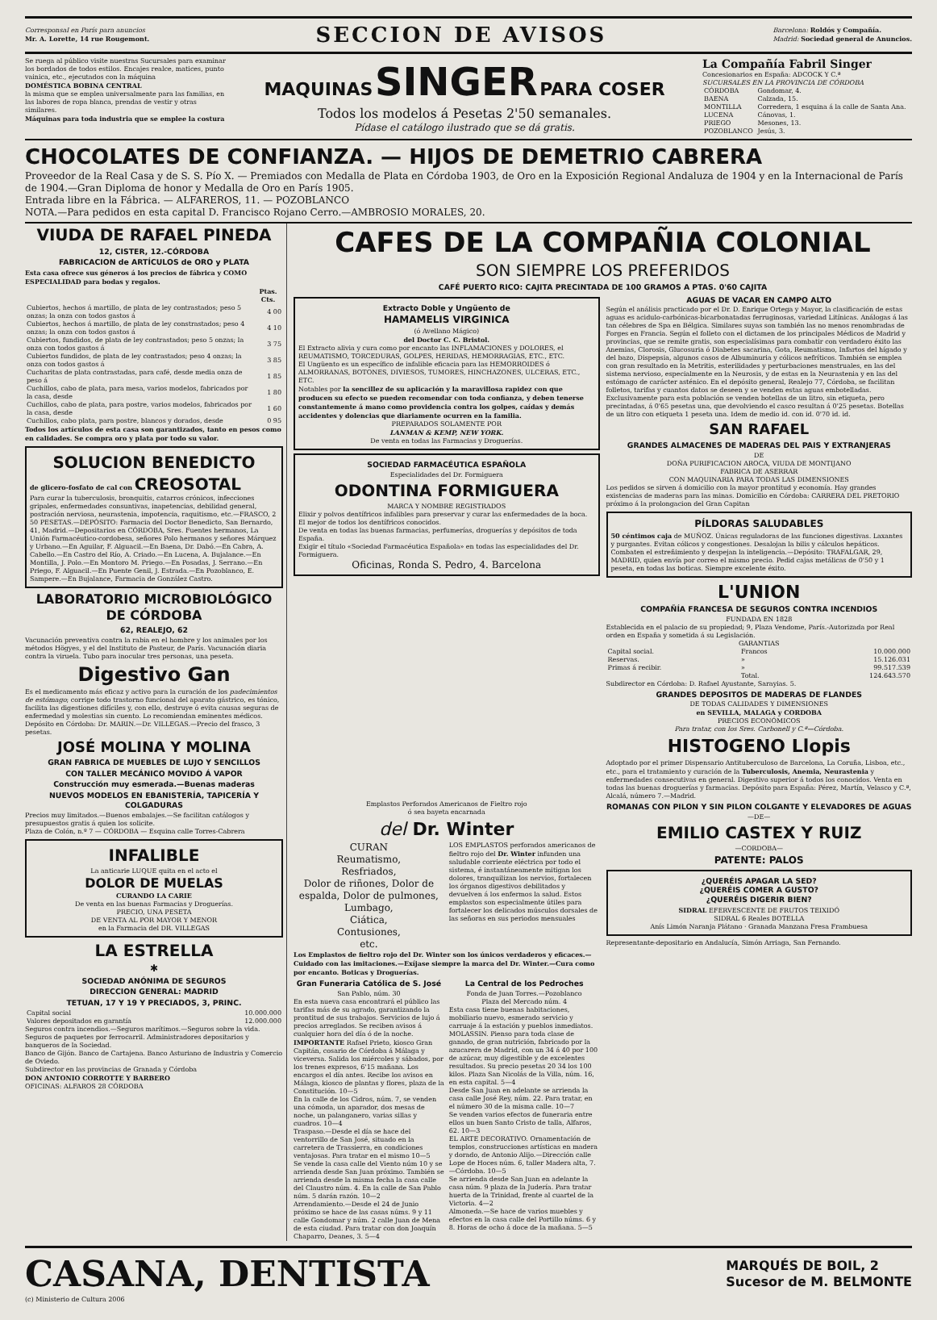Corresponsal en París para anuncios
Mr. A. Lorette, 14 rue Rougemont.
SECCION DE AVISOS
Barcelona: Roldós y Compañía.
Madrid: Sociedad general de Anuncios.
Se ruega al público visite nuestras Sucursales para examinar los bordados de todos estilos. Encajes realce, matices, punto vainica, etc., ejecutados con la máquina
DOMÉSTICA BOBINA CENTRAL
la misma que se emplea universalmente para las familias, en las labores de ropa blanca, prendas de vestir y otras similares.
Máquinas para toda industria que se emplee la costura
MAQUINAS SINGER PARA COSER
Todos los modelos á Pesetas 2'50 semanales.
Pídase el catálogo ilustrado que se dá gratis.
La Compañía Fabril Singer
Concesionarios en España: ADCOCK Y C.ª
SUCURSALES EN LA PROVINCIA DE CÓRDOBA
| CÓRDOBA | Gondomar, 4. |
| BAENA | Calzada, 15. |
| MONTILLA | Corredera, 1 esquina á la calle de Santa Ana. |
| LUCENA | Cánovas, 1. |
| PRIEGO | Mesones, 13. |
| POZOBLANCO | Jesús, 3. |
CHOCOLATES DE CONFIANZA. — HIJOS DE DEMETRIO CABRERA
Proveedor de la Real Casa y de S. S. Pío X. — Premiados con Medalla de Plata en Córdoba 1903, de Oro en la Exposición Regional Andaluza de 1904 y en la Internacional de París de 1904.—Gran Diploma de honor y Medalla de Oro en París 1905.
Entrada libre en la Fábrica. — ALFAREROS, 11. — POZOBLANCO
NOTA.—Para pedidos en esta capital D. Francisco Rojano Cerro.—AMBROSIO MORALES, 20.
VIUDA DE RAFAEL PINEDA
12, CISTER, 12.-CÓRDOBA
FABRICACION de ARTÍCULOS de ORO y PLATA
Esta casa ofrece sus géneros á los precios de fábrica y COMO ESPECIALIDAD para bodas y regalos.
| | Ptas. Cts. |
| --- | --- |
| Cubiertos, hechos á martillo, de plata de ley contrastados; peso 5 onzas; la onza con todos gastos á | 4 00 |
| Cubiertos, hechos á martillo, de plata de ley constrastados; peso 4 onzas; la onza con todos gastos á | 4 10 |
| Cubiertos, fundidos, de plata de ley contrastados; peso 5 onzas; la onza con todos gastos á | 3 75 |
| Cubiertos fundidos, de plata de ley contrastados; peso 4 onzas; la onza con todos gastos á | 3 85 |
| Cucharitas de plata contrastadas, para café, desde media onza de peso á | 1 85 |
| Cuchillos, cabo de plata, para mesa, varios modelos, fabricados por la casa, desde | 1 80 |
| Cuchillos, cabo de plata, para postre, varios modelos, fabricados por la casa, desde | 1 60 |
| Cuchillos, cabo plata, para postre, blancos y dorados, desde | 0 95 |
Todos los artículos de esta casa son garantizados, tanto en pesos como en calidades. Se compra oro y plata por todo su valor.
SOLUCION BENEDICTO
de glicero-fosfato de cal con CREOSOTAL
Para curar la tuberculosis, bronquitis, catarros crónicos, infecciones gripales, enfermedades consuntivas, inapetencias, debilidad general, postración nerviosa, neurastenia, impotencia, raquitismo, etc.—FRASCO, 2 50 PESETAS.—DEPÓSITO: Farmacia del Doctor Benedicto, San Bernardo, 41, Madrid.—Depositarios en CÓRDOBA, Sres. Fuentes hermanos, La Unión Farmacéutico-cordobesa, señores Polo hermanos y señores Márquez y Urbano.—En Aguilar, F. Alguacil.—En Baena, Dr. Dabó.—En Cabra, A. Cabello.—En Castro del Río, A. Criado.—En Lucena, A. Bujalance.—En Montilla, J. Polo.—En Montoro M. Priego.—En Posadas, J. Serrano.—En Priego, F. Alguacil.—En Puente Genil, J. Estrada.—En Pozoblanco, E. Sampere.—En Bujalance, Farmacia de González Castro.
LABORATORIO MICROBIOLÓGICO DE CÓRDOBA
62, REALEJO, 62
Vacunación preventiva contra la rabia en el hombre y los animales por los métodos Högyes, y el del Instituto de Pasteur, de París. Vacunación diaria contra la viruela. Tubo para inocular tres personas, una peseta.
Digestivo Gan
Es el medicamento más eficaz y activo para la curación de los padecimientos de estómago; corrige todo trastorno funcional del aparato gástrico, es tónico, facilita las digestiones difíciles y, con ello, destruye ó evita causas seguras de enfermedad y molestias sin cuento. Lo recomiendan eminentes médicos.
Depósito en Córdoba: Dr. MARIN.—Dr. VILLEGAS.—Precio del frasco, 3 pesetas.
JOSÉ MOLINA Y MOLINA
GRAN FABRICA DE MUEBLES DE LUJO Y SENCILLOS
CON TALLER MECÁNICO MOVIDO Á VAPOR
Construcción muy esmerada.—Buenas maderas
NUEVOS MODELOS EN EBANISTERÍA, TAPICERÍA Y COLGADURAS
Precios muy limitados.—Buenos embalajes.—Se facilitan catálogos y presupuestos gratis á quien los solicite.
Plaza de Colón, n.º 7 — CÓRDOBA — Esquina calle Torres-Cabrera
INFALIBLE
La anticarie LUQUE quita en el acto el
DOLOR DE MUELAS
CURANDO LA CARIE
De venta en las buenas Farmacias y Droguerías.
PRECIO, UNA PESETA
DE VENTA AL POR MAYOR Y MENOR
en la Farmacia del DR. VILLEGAS
LA ESTRELLA
✱
SOCIEDAD ANÓNIMA DE SEGUROS
DIRECCION GENERAL: MADRID
TETUAN, 17 Y 19 Y PRECIADOS, 3, PRINC.
| Capital social | 10.000.000 |
| Valores depositados en garantía | 12.000.000 |
Seguros contra incendios.—Seguros marítimos.—Seguros sobre la vida. Seguros de paquetes por ferrocarril. Administradores depositarios y banqueros de la Sociedad.
Banco de Gijón. Banco de Cartajena. Banco Asturiano de Industria y Comercio de Oviedo.
Subdirector en las provincias de Granada y Córdoba
DON ANTONIO CORROTTE Y BARBERO
OFICINAS: ALFAROS 28 CÓRDOBA
CAFES DE LA COMPAÑIA COLONIAL
SON SIEMPRE LOS PREFERIDOS
CAFÉ PUERTO RICO: CAJITA PRECINTADA DE 100 GRAMOS A PTAS. 0'60 CAJITA
Extracto Doble y Ungüento de
HAMAMELIS VIRGINICA
(ó Avellano Mágico)
del Doctor C. C. Bristol.
El Extracto alivia y cura como por encanto las INFLAMACIONES y DOLORES, el REUMATISMO, TORCEDURAS, GOLPES, HERIDAS, HEMORRAGIAS, ETC., ETC.
El Ungüento es un específico de infalible eficacia para las HEMORROIDES ó ALMORRANAS, BOTONES, DIVIESOS, TUMORES, HINCHAZONES, ULCERAS, ETC., ETC.
Notables por la sencillez de su aplicación y la maravillosa rapidez con que producen su efecto se pueden recomendar con toda confianza, y deben tenerse constantemente á mano como providencia contra los golpes, caídas y demás accidentes y dolencias que diariamente ocurren en la familia.
PREPARADOS SOLAMENTE POR
LANMAN & KEMP, NEW YORK.
De venta en todas las Farmacias y Droguerías.
SOCIEDAD FARMACÉUTICA ESPAÑOLA
Especialidades del Dr. Formiguera
ODONTINA FORMIGUERA
MARCA Y NOMBRE REGISTRADOS
Elixir y polvos dentífricos infalibles para preservar y curar las enfermedades de la boca.
El mejor de todos los dentífricos conocidos.
De venta en todas las buenas farmacias, perfumerías, droguerías y depósitos de toda España.
Exigir el título «Sociedad Farmacéutica Española» en todas las especialidades del Dr. Formiguera.
Oficinas, Ronda S. Pedro, 4. Barcelona
AGUAS DE VACAR EN CAMPO ALTO
Según el análisis practicado por el Dr. D. Enrique Ortega y Mayor, la clasificación de estas aguas es acidulo-carbónicas-bicarbonatadas ferruginosas, variedad Litínicas. Análogas á las tan célebres de Spa en Bélgica. Similares suyas son también las no menos renombradas de Forges en Francia. Según el folleto con el dictamen de los principales Médicos de Madrid y provincias, que se remite gratis, son especialísimas para combatir con verdadero éxito las Anemias, Clorosis, Glucosuria ó Diabetes sacarina, Gota, Reumatismo, Infartos del hígado y del bazo, Dispepsia, algunos casos de Albuminuria y cólicos nefríticos. También se emplea con gran resultado en la Metritis, esterilidades y perturbaciones menstruales, en las del sistema nervioso, especialmente en la Neurosis, y de estas en la Neurastenia y en las del estómago de carácter asténico. En el depósito general, Realejo 77, Córdoba, se facilitan folletos, tarifas y cuantos datos se deseen y se venden estas aguas embotelladas. Exclusivamente para esta población se venden botellas de un litro, sin etiqueta, pero precintadas, á 0'65 pesetas una, que devolviendo el casco resultan á 0'25 pesetas. Botellas de un litro con etiqueta 1 peseta una. Idem de medio id. con id. 0'70 id. id.
SAN RAFAEL
GRANDES ALMACENES DE MADERAS DEL PAIS Y EXTRANJERAS
DE
DOÑA PURIFICACION AROCA, VIUDA DE MONTIJANO
FABRICA DE ASERRAR
CON MAQUINARIA PARA TODAS LAS DIMENSIONES
Los pedidos se sirven á domicilio con la mayor prontitud y economía. Hay grandes existencias de maderas para las minas. Domicilio en Córdoba: CARRERA DEL PRETORIO próximo á la prolongacion del Gran Capitan
PÍLDORAS SALUDABLES
50 céntimos caja de MUÑOZ. Únicas reguladoras de las funciones digestivas. Laxantes y purgantes. Evitan cólicos y congestiones. Desalojan la bilis y cálculos hepáticos. Combaten el estreñimiento y despejan la inteligencia.—Depósito: TRAFALGAR, 29, MADRID, quien envía por correo el mismo precio. Pedid cajas metálicas de 0'50 y 1 peseta, en todas las boticas. Siempre excelente éxito.
L'UNION
COMPAÑÍA FRANCESA DE SEGUROS CONTRA INCENDIOS
FUNDADA EN 1828
Establecida en el palacio de su propiedad; 9, Plaza Vendome, París.-Autorizada por Real orden en España y sometida á su Legislación.
GARANTIAS
| Capital social. | Francos | 10.000.000 |
| Reservas. | » | 15.126.031 |
| Primas á recibir. | » | 99.517.539 |
| | Total. | 124.643.570 |
Subdirector en Córdoba: D. Rafael Ayustante, Sarayias. 5.
GRANDES DEPOSITOS DE MADERAS DE FLANDES
DE TODAS CALIDADES Y DIMENSIONES
en SEVILLA, MALAGA y CORDOBA
PRECIOS ECONÓMICOS
Para tratar, con los Sres. Carbonell y C.ª—Córdoba.
HISTOGENO Llopis
Adoptado por el primer Dispensario Antituberculoso de Barcelona, La Coruña, Lisboa, etc., etc., para el tratamiento y curación de la Tuberculosis, Anemia, Neurastenia y enfermedades consecutivas en general. Digestivo superior á todos los conocidos. Venta en todas las buenas droguerías y farmacias. Depósito para España: Pérez, Martín, Velasco y C.ª, Alcalá, número 7.—Madrid.
Emplastos Perforados Americanos de Fieltro rojo
ó sea bayeta encarnada
del Dr. Winter
CURAN
Reumatismo,
Resfriados,
Dolor de riñones, Dolor de espalda, Dolor de pulmones,
Lumbago,
Ciática,
Contusiones,
etc.
LOS EMPLASTOS perforados americanos de fieltro rojo del Dr. Winter infunden una saludable corriente eléctrica por todo el sistema, é instantáneamente mitigan los dolores, tranquilizan los nervios, fortalecen los órganos digestivos debilitados y devuelven á los enfermos la salud. Estos emplastos son especialmente útiles para fortalecer los delicados músculos dorsales de las señoras en sus periodos mensuales
Los Emplastos de fieltro rojo del Dr. Winter son los únicos verdaderos y eficaces.—Cuidado con las imitaciones.—Exíjase siempre la marca del Dr. Winter.—Cura como por encanto. Boticas y Droguerías.
Gran Funeraria Católica de S. José
San Pablo, núm. 30
En esta nueva casa encontrará el público las tarifas más de su agrado, garantizando la prontitud de sus trabajos. Servicios de lujo á precios arreglados. Se reciben avisos á cualquier hora del día ó de la noche.
IMPORTANTE Rafael Prieto, kiosco Gran Capitán, cosario de Córdoba á Málaga y viceversa. Salida los miércoles y sábados, por los trenes expresos, 6'15 mañana. Los encargos el día antes. Recibe los avisos en Málaga, kiosco de plantas y flores, plaza de la Constitución. 10—5
En la calle de los Cidros, núm. 7, se venden una cómoda, un aparador, dos mesas de noche, un palanganero, varias sillas y cuadros. 10—4
Traspaso.—Desde el día se hace del ventorrillo de San José, situado en la carretera de Trassierra, en condiciones ventajosas. Para tratar en el mismo 10—5
Se vende la casa calle del Viento núm 10 y se arrienda desde San Juan próximo. También se arrienda desde la misma fecha la casa calle del Claustro núm. 4. En la calle de San Pablo núm. 5 darán razón. 10—2
Arrendamiento.—Desde el 24 de Junio próximo se hace de las casas núms. 9 y 11 calle Gondomar y núm. 2 calle Juan de Mena de esta ciudad. Para tratar con don Joaquín Chaparro, Deanes, 3. 5—4
La Central de los Pedroches
Fonda de Juan Torres.—Pozoblanco
Plaza del Mercado núm. 4
Esta casa tiene buenas habitaciones, mobiliario nuevo, esmerado servicio y carruaje á la estación y pueblos inmediatos.
MOLASSIN. Pienso para toda clase de ganado, de gran nutrición, fabricado por la azucarera de Madrid, con un 34 á 40 por 100 de azúcar, muy digestible y de excelentes resultados. Su precio pesetas 20 34 los 100 kilos. Plaza San Nicolás de la Villa, núm. 16, en esta capital. 5—4
Desde San Juan en adelante se arrienda la casa calle José Rey, núm. 22. Para tratar, en el número 30 de la misma calle. 10—7
Se venden varios efectos de funeraria entre ellos un buen Santo Cristo de talla, Alfaros, 62. 10—3
EL ARTE DECORATIVO. Ornamentación de templos, construcciones artísticas en madera y dorado, de Antonio Alijo.—Dirección calle Lope de Hoces núm. 6, taller Madera alta, 7.—Córdoba. 10—5
Se arrienda desde San Juan en adelante la casa núm. 9 plaza de la Judería. Para tratar huerta de la Trinidad, frente al cuartel de la Victoria. 4—2
Almoneda.—Se hace de varios muebles y efectos en la casa calle del Portillo núms. 6 y 8. Horas de ocho á doce de la mañana. 5—5
ROMANAS CON PILON Y SIN PILON COLGANTE Y ELEVADORES DE AGUAS
—DE—
EMILIO CASTEX Y RUIZ
—CORDOBA—
PATENTE: PALOS
¿QUERÉIS APAGAR LA SED?
¿QUERÉIS COMER A GUSTO?
¿QUERÉIS DIGERIR BIEN?
SIDRAL EFERVESCENTE DE FRUTOS TEIXIDÓ
SIDRAL 6 Reales BOTELLA
Anís Limón Naranja Plátano · Granada Manzana Fresa Frambuesa
Representante-depositario en Andalucía, Simón Arriaga, San Fernando.
CASANA, DENTISTA
MARQUÉS DE BOIL, 2
Sucesor de M. BELMONTE
(c) Ministerio de Cultura 2006